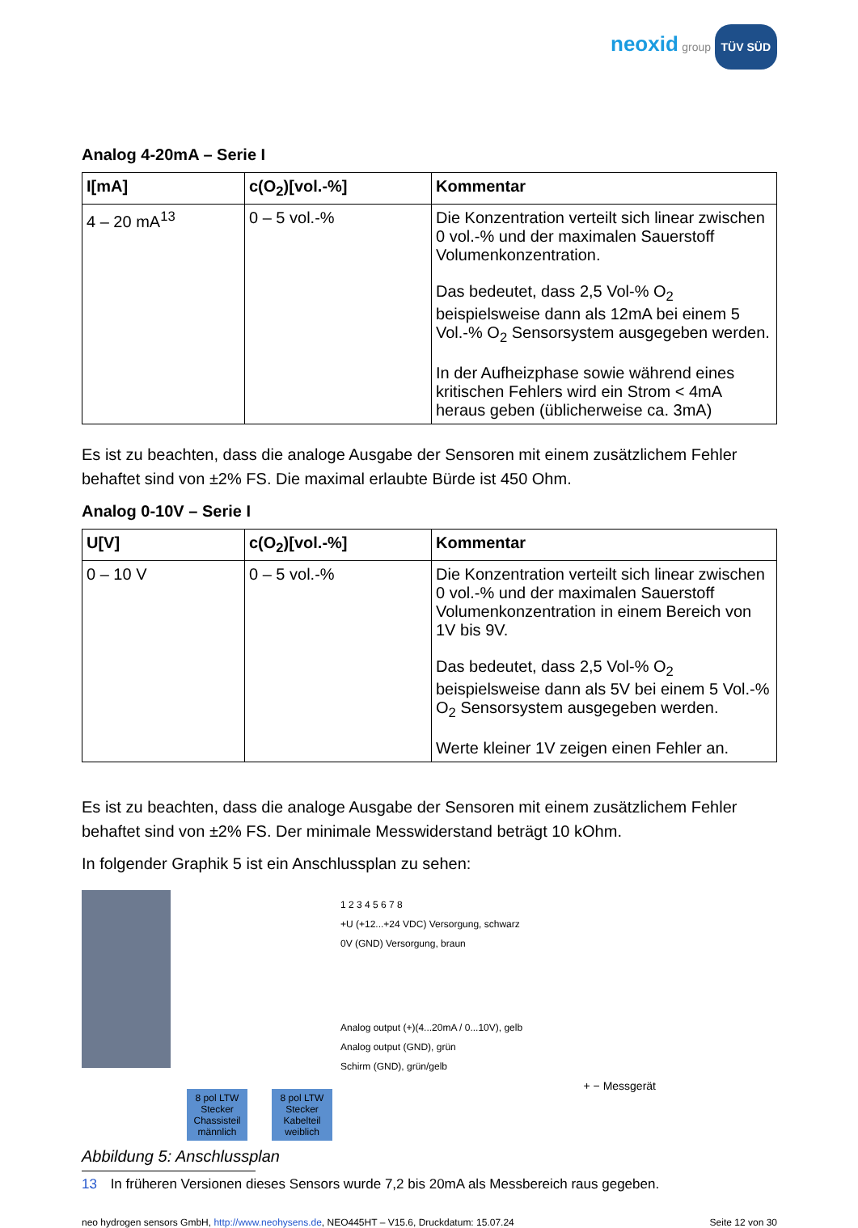neoxid group TÜV SÜD
Analog 4-20mA – Serie I
| I[mA] | c(O<sub>2</sub>)[vol.-%] | Kommentar |
| --- | --- | --- |
| 4 – 20 mA<sup>13</sup> | 0 – 5 vol.-% | Die Konzentration verteilt sich linear zwischen 0 vol.-% und der maximalen Sauerstoff Volumenkonzentration. Das bedeutet, dass 2,5 Vol-% O<sub>2</sub> beispielsweise dann als 12mA bei einem 5 Vol.-% O<sub>2</sub> Sensorsystem ausgegeben werden. In der Aufheizphase sowie während eines kritischen Fehlers wird ein Strom < 4mA heraus geben (üblicherweise ca. 3mA) |
Es ist zu beachten, dass die analoge Ausgabe der Sensoren mit einem zusätzlichem Fehler behaftet sind von ±2% FS. Die maximal erlaubte Bürde ist 450 Ohm.
Analog 0-10V – Serie I
| U[V] | c(O<sub>2</sub>)[vol.-%] | Kommentar |
| --- | --- | --- |
| 0 – 10 V | 0 – 5 vol.-% | Die Konzentration verteilt sich linear zwischen 0 vol.-% und der maximalen Sauerstoff Volumenkonzentration in einem Bereich von 1V bis 9V. Das bedeutet, dass 2,5 Vol-% O<sub>2</sub> beispielsweise dann als 5V bei einem 5 Vol.-% O<sub>2</sub> Sensorsystem ausgegeben werden. Werte kleiner 1V zeigen einen Fehler an. |
Es ist zu beachten, dass die analoge Ausgabe der Sensoren mit einem zusätzlichem Fehler behaftet sind von ±2% FS. Der minimale Messwiderstand beträgt 10 kOhm.
In folgender Graphik 5 ist ein Anschlussplan zu sehen:
8 pol LTW Stecker Chassisteil männlich
8 pol LTW Stecker Kabelteil weiblich
1 2 3 4 5 6 7 8
+U (+12...+24 VDC) Versorgung, schwarz
0V (GND) Versorgung, braun
Analog output (+)(4...20mA / 0...10V), gelb
Analog output (GND), grün
Schirm (GND), grün/gelb
+ − Messgerät
Abbildung 5: Anschlussplan
13 In früheren Versionen dieses Sensors wurde 7,2 bis 20mA als Messbereich raus gegeben.
neo hydrogen sensors GmbH, http://www.neohysens.de, NEO445HT – V15.6, Druckdatum: 15.07.24 Seite 12 von 30